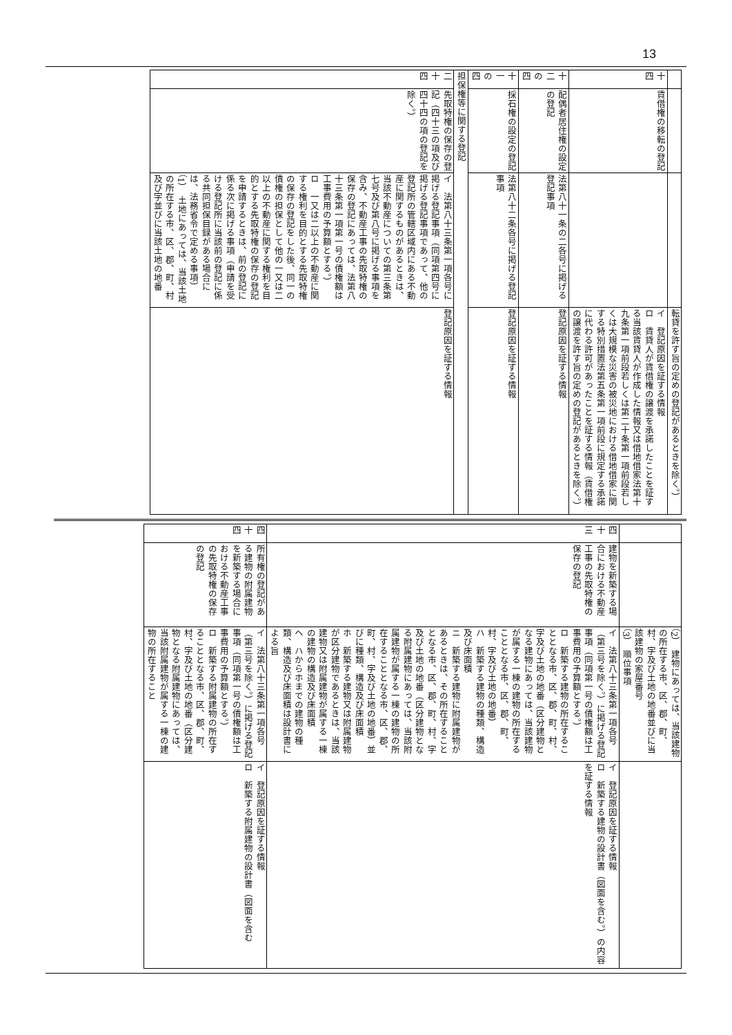13
| | | | 転貸を許す旨の定めの登記があるときを除く。） |
| 十四 | 賃借権の移転の登記 | | イ 登記原因を証する情報 ロ 賃貸人が賃借権の譲渡を承諾したことを証する当該賃貸人が作成した情報又は借地借家法第十九条第一項前段若しくは第二十条第一項前段若しくは大規模な災害の被災地における借地借家に関する特別措置法第五条第一項前段に規定する承諾に代わる許可があったことを証する情報（賃借権の譲渡を許す旨の定めの登記があるときを除く。） |
| 十二の四 | 配偶者居住権の設定の登記 | 法第八十一条の二各号に掲げる登記事項 | 登記原因を証する情報 |
| 十一の四 | 採石権の設定の登記 | 法第八十二条各号に掲げる登記事項 | 登記原因を証する情報 |
| 担保権等に関する登記 | | | |
| 二十四 | 先取特権の保存の登記（四十三の項及び四十四の項の登記を除く。） | イ 法第八十三条第一項各号に掲げる登記事項（同項第四号に掲げる登記事項であって、他の登記所の管轄区域内にある不動産に関するものがあるときは、当該不動産についての第三条第七号及び第八号に掲げる事項を含み、不動産工事の先取特権の保存の登記にあっては、法第八十三条第一項第一号の債権額は工事費用の予算額とする。） ロ 一又は二以上の不動産に関する権利を目的とする先取特権の保存の登記をした後、同一の債権の担保として他の一又は二以上の不動産に関する権利を目的とする先取特権の保存の登記を申請するときは、前の登記に係る次に掲げる事項（申請を受ける登記所に当該前の登記に係る共同担保目録がある場合には、法務省令で定める事項） （1） 土地にあっては、当該土地の所在する市、区、郡、町、村及び字並びに当該土地の地番 | 登記原因を証する情報 |
| | | （2） 建物にあっては、当該建物の所在する市、区、郡、町、村、字及び土地の地番並びに当該建物の家屋番号 （3） 順位事項 | |
| 四十三 | 建物を新築する場合における不動産工事の先取特権の保存の登記 | イ 法第八十三条第一項各号（第三号を除く。）に掲げる登記事項（同項第一号の債権額は工事費用の予算額とする。） ロ 新築する建物の所在することとなる市、区、郡、町、村、字及び土地の地番（区分建物となる建物にあっては、当該建物が属する一棟の建物の所在することとなる市、区、郡、町、村、字及び土地の地番） ハ 新築する建物の種類、構造及び床面積 ニ 新築する建物に附属建物があるときは、その所在することとなる市、区、郡、町、村、字及び土地の地番（区分建物となる附属建物にあっては、当該附属建物が属する一棟の建物の所在することとなる市、区、郡、町、村、字及び土地の地番）並びに種類、構造及び床面積 ホ 新築する建物又は附属建物が区分建物であるときは、当該建物又は附属建物が属する一棟の建物の構造及び床面積 ヘ ハからホまでの建物の種類、構造及び床面積は設計書による旨 | イ 登記原因を証する情報 ロ 新築する建物の設計書（図面を含む。）の内容を証する情報 |
| 四十四 | 所有権の登記がある建物の附属建物を新築する場合における不動産工事の先取特権の保存の登記 | イ 法第八十三条第一項各号（第三号を除く。）に掲げる登記事項（同項第一号の債権額は工事費用の予算額とする。） ロ 新築する附属建物の所在することとなる市、区、郡、町、村、字及び土地の地番（区分建物となる附属建物にあっては、当該附属建物が属する一棟の建物の所在すること | イ 登記原因を証する情報 ロ 新築する附属建物の設計書（図面を含む |